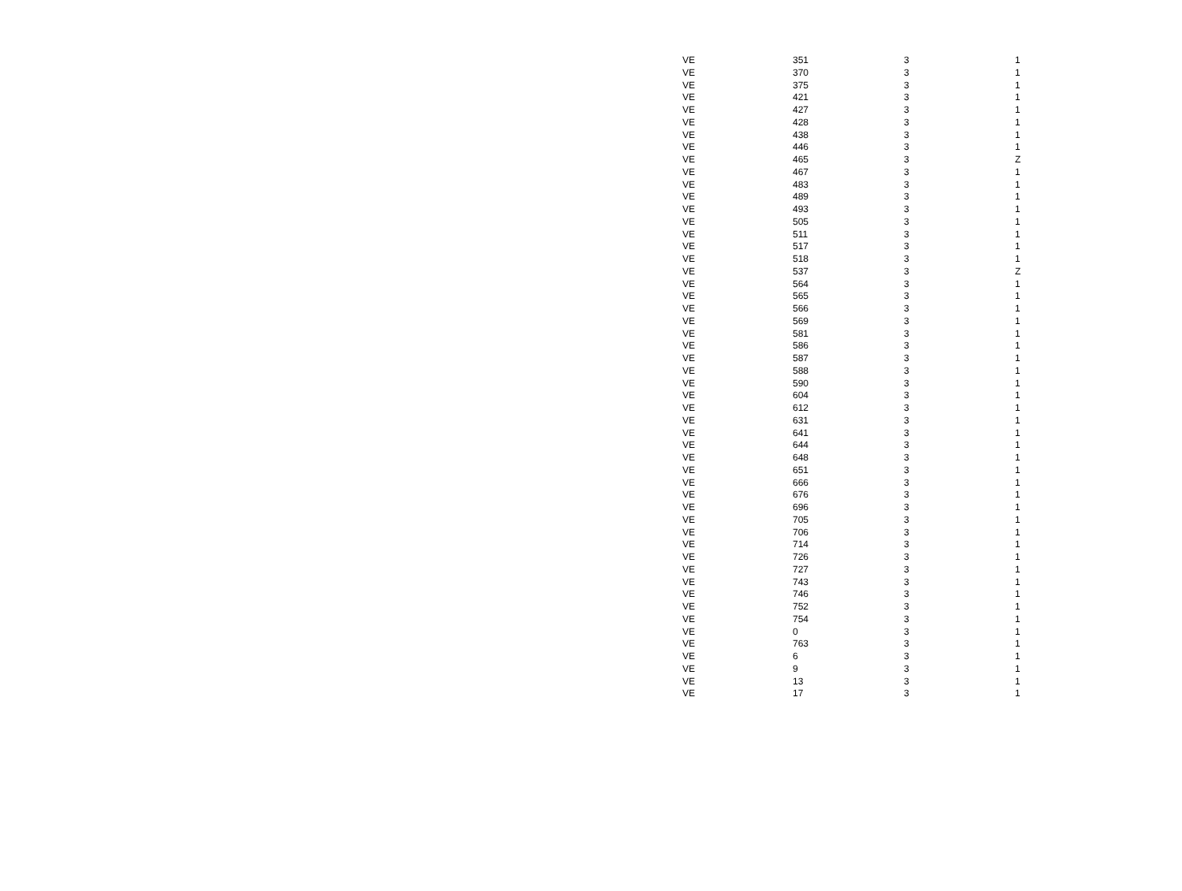| VE | 351 | 3 | 1 |
| VE | 370 | 3 | 1 |
| VE | 375 | 3 | 1 |
| VE | 421 | 3 | 1 |
| VE | 427 | 3 | 1 |
| VE | 428 | 3 | 1 |
| VE | 438 | 3 | 1 |
| VE | 446 | 3 | 1 |
| VE | 465 | 3 | Z |
| VE | 467 | 3 | 1 |
| VE | 483 | 3 | 1 |
| VE | 489 | 3 | 1 |
| VE | 493 | 3 | 1 |
| VE | 505 | 3 | 1 |
| VE | 511 | 3 | 1 |
| VE | 517 | 3 | 1 |
| VE | 518 | 3 | 1 |
| VE | 537 | 3 | Z |
| VE | 564 | 3 | 1 |
| VE | 565 | 3 | 1 |
| VE | 566 | 3 | 1 |
| VE | 569 | 3 | 1 |
| VE | 581 | 3 | 1 |
| VE | 586 | 3 | 1 |
| VE | 587 | 3 | 1 |
| VE | 588 | 3 | 1 |
| VE | 590 | 3 | 1 |
| VE | 604 | 3 | 1 |
| VE | 612 | 3 | 1 |
| VE | 631 | 3 | 1 |
| VE | 641 | 3 | 1 |
| VE | 644 | 3 | 1 |
| VE | 648 | 3 | 1 |
| VE | 651 | 3 | 1 |
| VE | 666 | 3 | 1 |
| VE | 676 | 3 | 1 |
| VE | 696 | 3 | 1 |
| VE | 705 | 3 | 1 |
| VE | 706 | 3 | 1 |
| VE | 714 | 3 | 1 |
| VE | 726 | 3 | 1 |
| VE | 727 | 3 | 1 |
| VE | 743 | 3 | 1 |
| VE | 746 | 3 | 1 |
| VE | 752 | 3 | 1 |
| VE | 754 | 3 | 1 |
| VE | 0 | 3 | 1 |
| VE | 763 | 3 | 1 |
| VE | 6 | 3 | 1 |
| VE | 9 | 3 | 1 |
| VE | 13 | 3 | 1 |
| VE | 17 | 3 | 1 |